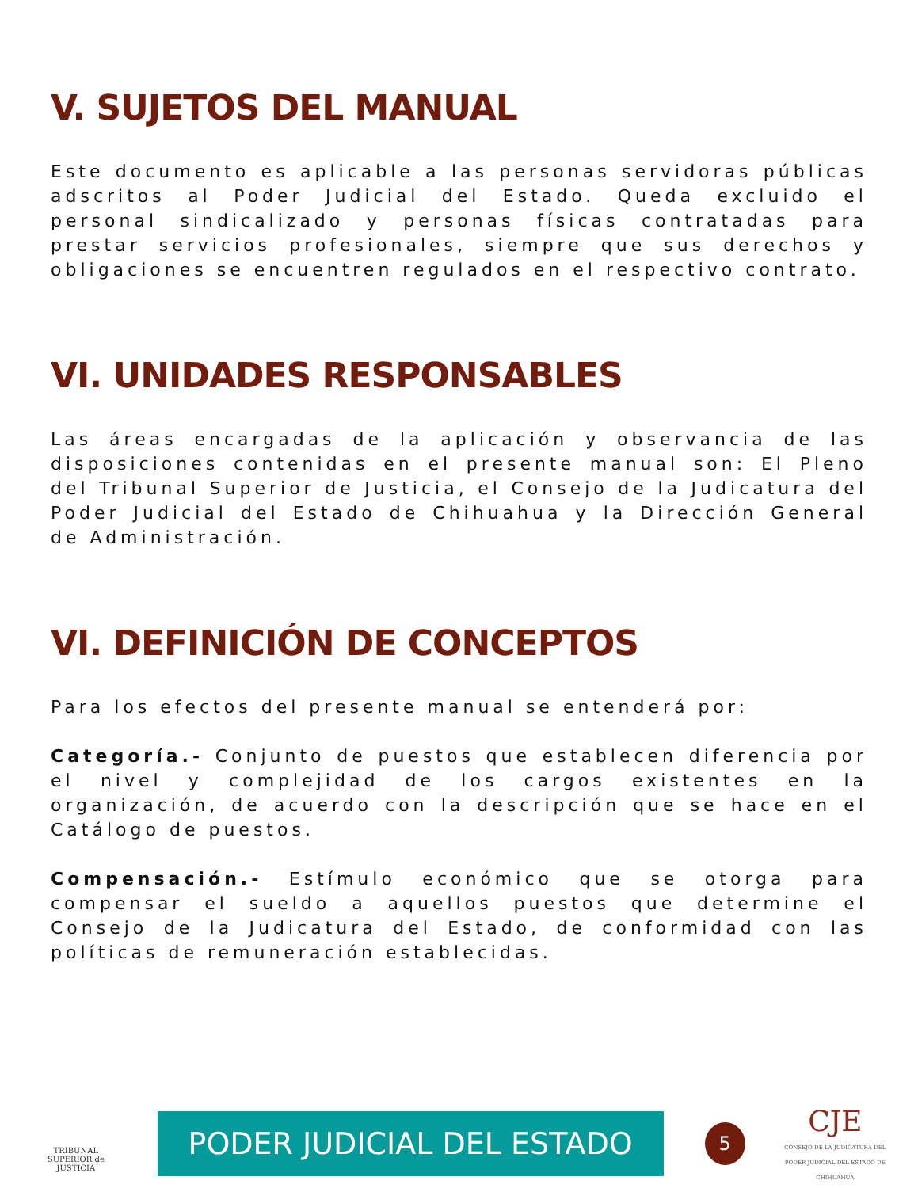V. SUJETOS DEL MANUAL
Este documento es aplicable a las personas servidoras públicas adscritos al Poder Judicial del Estado. Queda excluido el personal sindicalizado y personas físicas contratadas para prestar servicios profesionales, siempre que sus derechos y obligaciones se encuentren regulados en el respectivo contrato.
VI. UNIDADES RESPONSABLES
Las áreas encargadas de la aplicación y observancia de las disposiciones contenidas en el presente manual son: El Pleno del Tribunal Superior de Justicia, el Consejo de la Judicatura del Poder Judicial del Estado de Chihuahua y la Dirección General de Administración.
VI. DEFINICIÓN DE CONCEPTOS
Para los efectos del presente manual se entenderá por:
Categoría.- Conjunto de puestos que establecen diferencia por el nivel y complejidad de los cargos existentes en la organización, de acuerdo con la descripción que se hace en el Catálogo de puestos.
Compensación.- Estímulo económico que se otorga para compensar el sueldo a aquellos puestos que determine el Consejo de la Judicatura del Estado, de conformidad con las políticas de remuneración establecidas.
TRIBUNAL SUPERIOR de JUSTICIA
PODER JUDICIAL DEL ESTADO
5
CJE
CONSEJO DE LA JUDICATURA DEL
PODER JUDICIAL DEL ESTADO DE CHIHUAHUA